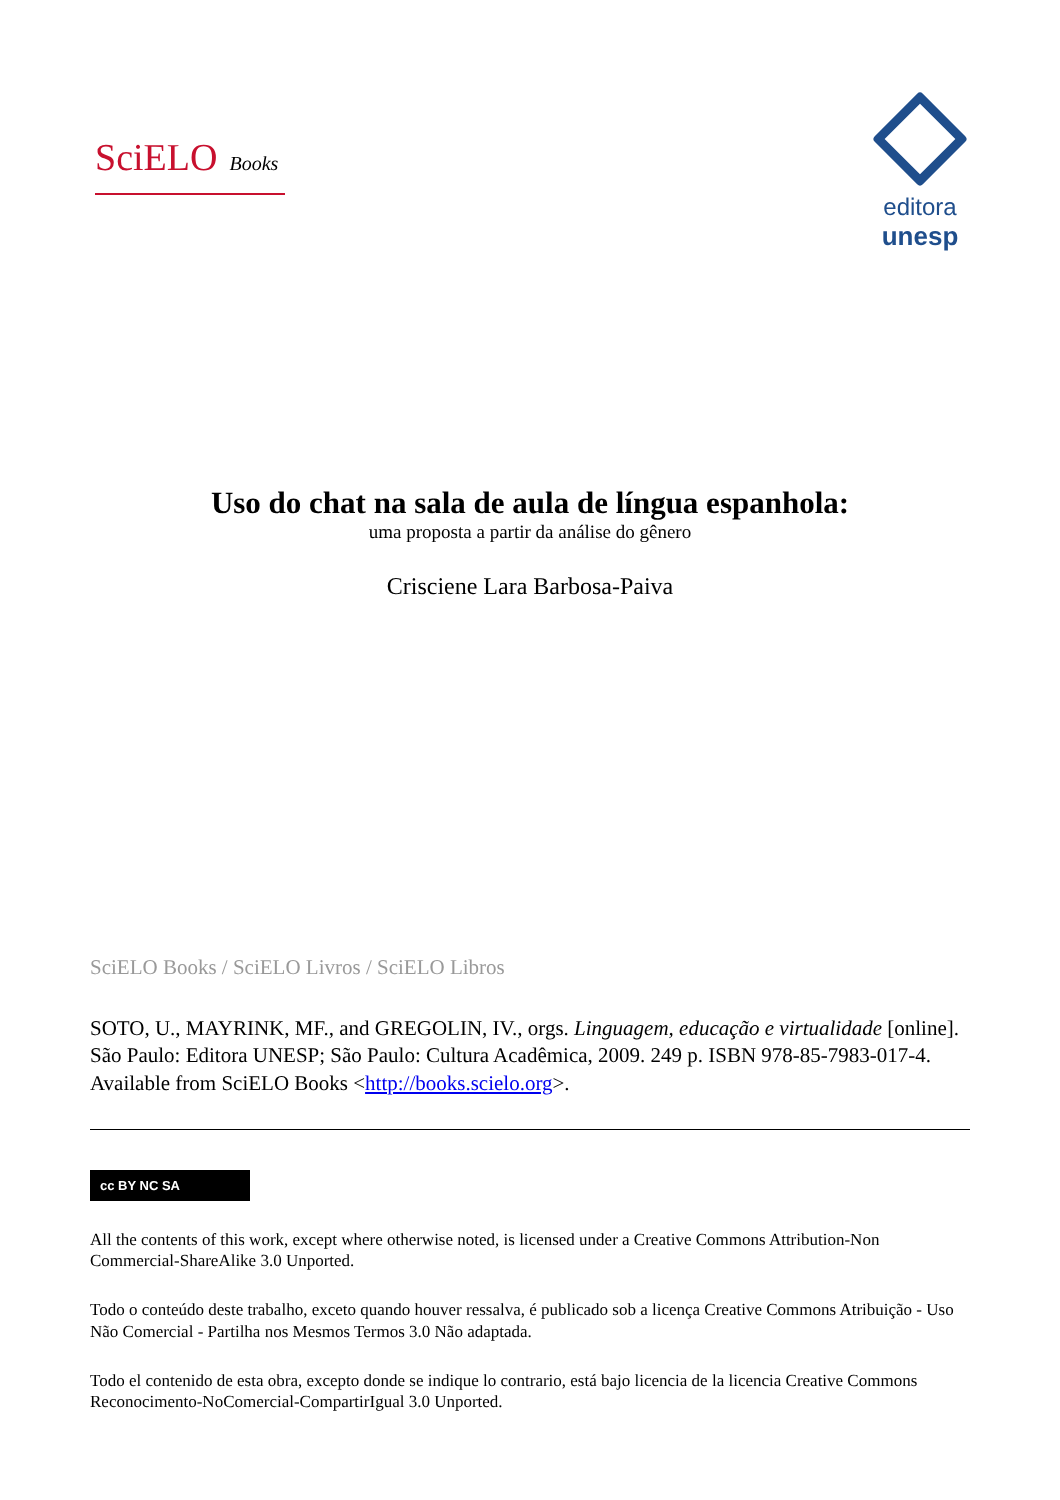SciELO Books
editora
unesp
Uso do chat na sala de aula de língua espanhola:
uma proposta a partir da análise do gênero
Crisciene Lara Barbosa-Paiva
SciELO Books / SciELO Livros / SciELO Libros
SOTO, U., MAYRINK, MF., and GREGOLIN, IV., orgs. Linguagem, educação e virtualidade [online]. São Paulo: Editora UNESP; São Paulo: Cultura Acadêmica, 2009. 249 p. ISBN 978-85-7983-017-4. Available from SciELO Books <http://books.scielo.org>.
cc BY NC SA
All the contents of this work, except where otherwise noted, is licensed under a Creative Commons Attribution-Non Commercial-ShareAlike 3.0 Unported.
Todo o conteúdo deste trabalho, exceto quando houver ressalva, é publicado sob a licença Creative Commons Atribuição - Uso Não Comercial - Partilha nos Mesmos Termos 3.0 Não adaptada.
Todo el contenido de esta obra, excepto donde se indique lo contrario, está bajo licencia de la licencia Creative Commons Reconocimento-NoComercial-CompartirIgual 3.0 Unported.